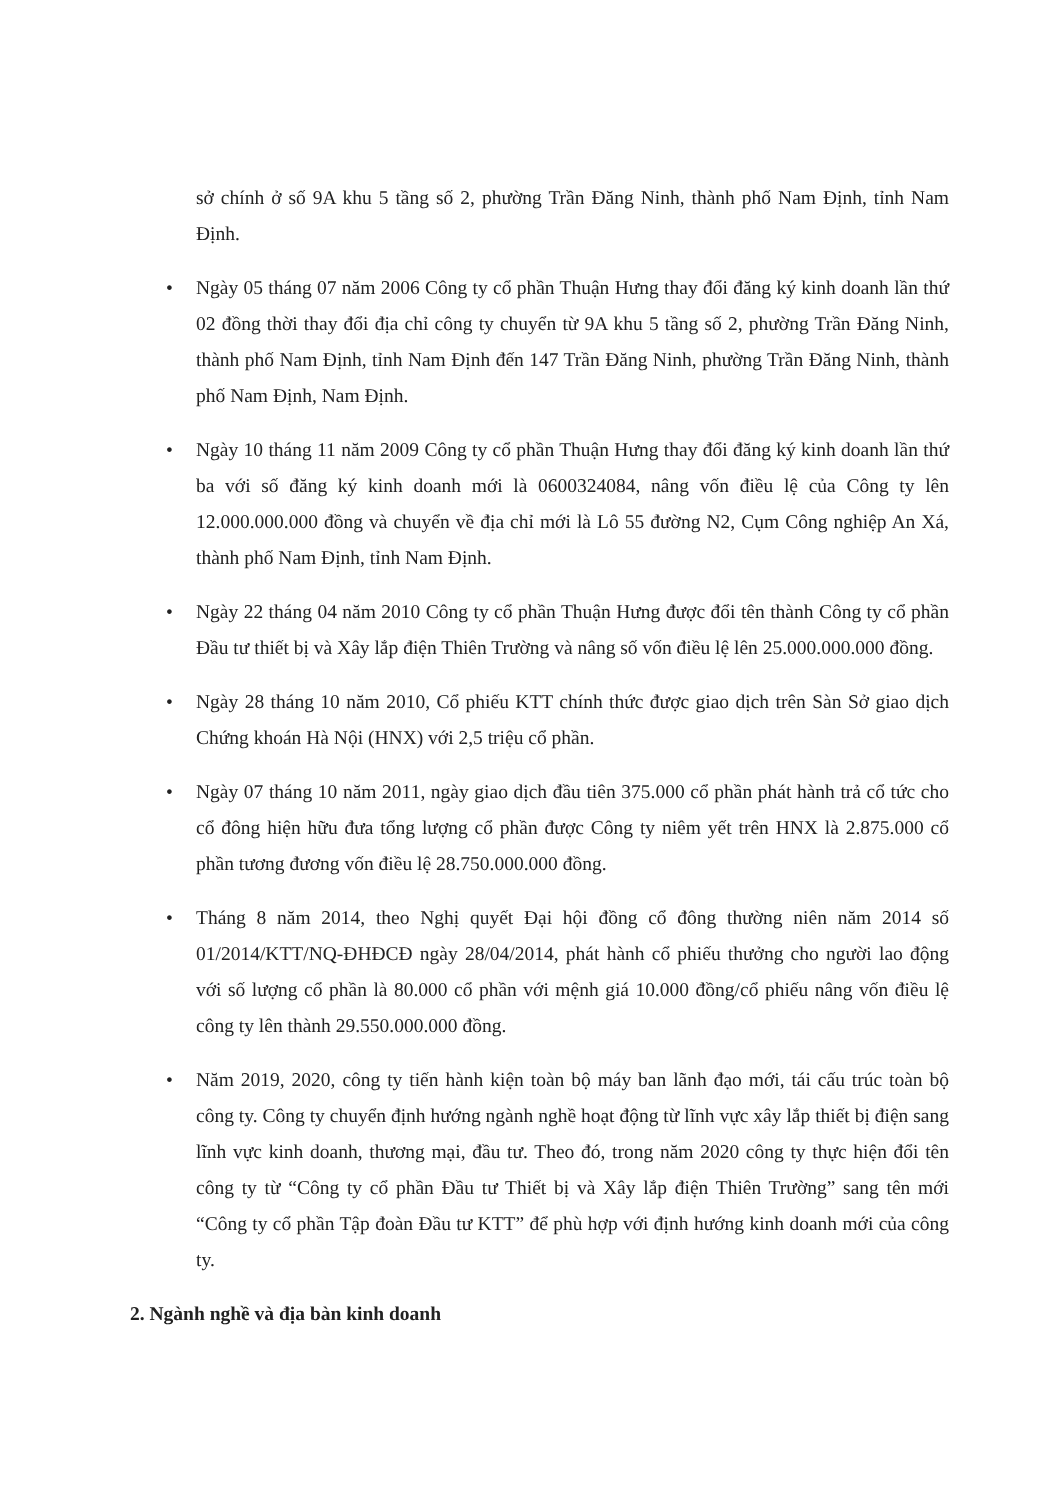sở chính ở số 9A khu 5 tầng số 2, phường Trần Đăng Ninh, thành phố Nam Định, tỉnh Nam Định.
• Ngày 05 tháng 07 năm 2006 Công ty cổ phần Thuận Hưng thay đổi đăng ký kinh doanh lần thứ 02 đồng thời thay đổi địa chỉ công ty chuyển từ 9A khu 5 tầng số 2, phường Trần Đăng Ninh, thành phố Nam Định, tỉnh Nam Định đến 147 Trần Đăng Ninh, phường Trần Đăng Ninh, thành phố Nam Định, Nam Định.
• Ngày 10 tháng 11 năm 2009 Công ty cổ phần Thuận Hưng thay đổi đăng ký kinh doanh lần thứ ba với số đăng ký kinh doanh mới là 0600324084, nâng vốn điều lệ của Công ty lên 12.000.000.000 đồng và chuyển về địa chỉ mới là Lô 55 đường N2, Cụm Công nghiệp An Xá, thành phố Nam Định, tỉnh Nam Định.
• Ngày 22 tháng 04 năm 2010 Công ty cổ phần Thuận Hưng được đổi tên thành Công ty cổ phần Đầu tư thiết bị và Xây lắp điện Thiên Trường và nâng số vốn điều lệ lên 25.000.000.000 đồng.
• Ngày 28 tháng 10 năm 2010, Cổ phiếu KTT chính thức được giao dịch trên Sàn Sở giao dịch Chứng khoán Hà Nội (HNX) với 2,5 triệu cổ phần.
• Ngày 07 tháng 10 năm 2011, ngày giao dịch đầu tiên 375.000 cổ phần phát hành trả cổ tức cho cổ đông hiện hữu đưa tổng lượng cổ phần được Công ty niêm yết trên HNX là 2.875.000 cổ phần tương đương vốn điều lệ 28.750.000.000 đồng.
• Tháng 8 năm 2014, theo Nghị quyết Đại hội đồng cổ đông thường niên năm 2014 số 01/2014/KTT/NQ-ĐHĐCĐ ngày 28/04/2014, phát hành cổ phiếu thưởng cho người lao động với số lượng cổ phần là 80.000 cổ phần với mệnh giá 10.000 đồng/cổ phiếu nâng vốn điều lệ công ty lên thành 29.550.000.000 đồng.
• Năm 2019, 2020, công ty tiến hành kiện toàn bộ máy ban lãnh đạo mới, tái cấu trúc toàn bộ công ty. Công ty chuyển định hướng ngành nghề hoạt động từ lĩnh vực xây lắp thiết bị điện sang lĩnh vực kinh doanh, thương mại, đầu tư. Theo đó, trong năm 2020 công ty thực hiện đổi tên công ty từ “Công ty cổ phần Đầu tư Thiết bị và Xây lắp điện Thiên Trường” sang tên mới “Công ty cổ phần Tập đoàn Đầu tư KTT” để phù hợp với định hướng kinh doanh mới của công ty.
2. Ngành nghề và địa bàn kinh doanh